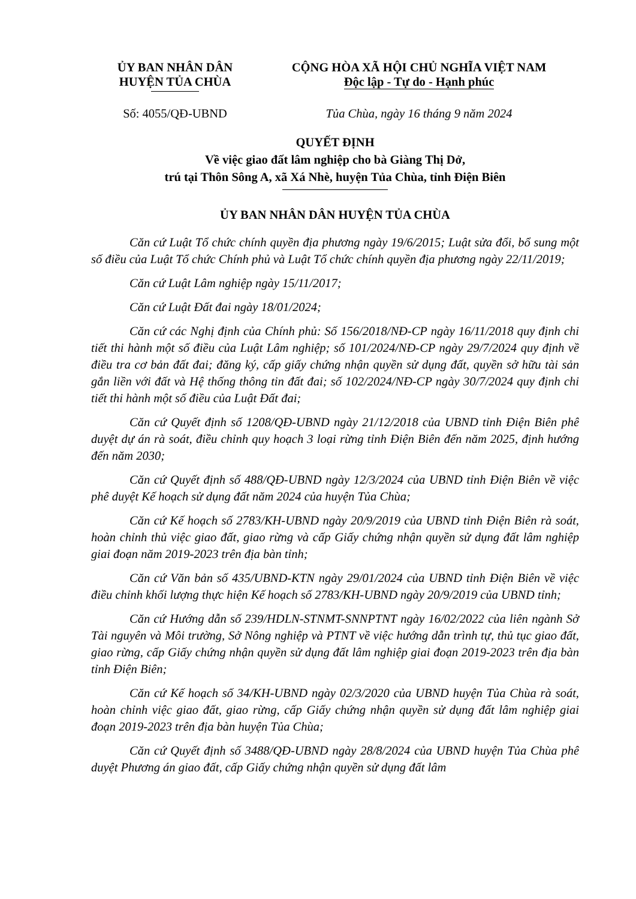ỦY BAN NHÂN DÂN
HUYỆN TỦA CHÙA
CỘNG HÒA XÃ HỘI CHỦ NGHĨA VIỆT NAM
Độc lập - Tự do - Hạnh phúc
Số: 4055/QĐ-UBND Tủa Chùa, ngày 16 tháng 9 năm 2024
QUYẾT ĐỊNH
Về việc giao đất lâm nghiệp cho bà Giàng Thị Dở,
trú tại Thôn Sông A, xã Xá Nhè, huyện Tủa Chùa, tỉnh Điện Biên
ỦY BAN NHÂN DÂN HUYỆN TỦA CHÙA
Căn cứ Luật Tổ chức chính quyền địa phương ngày 19/6/2015; Luật sửa đổi, bổ sung một số điều của Luật Tổ chức Chính phủ và Luật Tổ chức chính quyền địa phương ngày 22/11/2019;
Căn cứ Luật Lâm nghiệp ngày 15/11/2017;
Căn cứ Luật Đất đai ngày 18/01/2024;
Căn cứ các Nghị định của Chính phủ: Số 156/2018/NĐ-CP ngày 16/11/2018 quy định chi tiết thi hành một số điều của Luật Lâm nghiệp; số 101/2024/NĐ-CP ngày 29/7/2024 quy định về điều tra cơ bản đất đai; đăng ký, cấp giấy chứng nhận quyền sử dụng đất, quyền sở hữu tài sản gắn liền với đất và Hệ thống thông tin đất đai; số 102/2024/NĐ-CP ngày 30/7/2024 quy định chi tiết thi hành một số điều của Luật Đất đai;
Căn cứ Quyết định số 1208/QĐ-UBND ngày 21/12/2018 của UBND tỉnh Điện Biên phê duyệt dự án rà soát, điều chỉnh quy hoạch 3 loại rừng tỉnh Điện Biên đến năm 2025, định hướng đến năm 2030;
Căn cứ Quyết định số 488/QĐ-UBND ngày 12/3/2024 của UBND tỉnh Điện Biên về việc phê duyệt Kế hoạch sử dụng đất năm 2024 của huyện Tủa Chùa;
Căn cứ Kế hoạch số 2783/KH-UBND ngày 20/9/2019 của UBND tỉnh Điện Biên rà soát, hoàn chỉnh thủ việc giao đất, giao rừng và cấp Giấy chứng nhận quyền sử dụng đất lâm nghiệp giai đoạn năm 2019-2023 trên địa bàn tỉnh;
Căn cứ Văn bản số 435/UBND-KTN ngày 29/01/2024 của UBND tỉnh Điện Biên về việc điều chỉnh khối lượng thực hiện Kế hoạch số 2783/KH-UBND ngày 20/9/2019 của UBND tỉnh;
Căn cứ Hướng dẫn số 239/HDLN-STNMT-SNNPTNT ngày 16/02/2022 của liên ngành Sở Tài nguyên và Môi trường, Sở Nông nghiệp và PTNT về việc hướng dẫn trình tự, thủ tục giao đất, giao rừng, cấp Giấy chứng nhận quyền sử dụng đất lâm nghiệp giai đoạn 2019-2023 trên địa bàn tỉnh Điện Biên;
Căn cứ Kế hoạch số 34/KH-UBND ngày 02/3/2020 của UBND huyện Tủa Chùa rà soát, hoàn chỉnh việc giao đất, giao rừng, cấp Giấy chứng nhận quyền sử dụng đất lâm nghiệp giai đoạn 2019-2023 trên địa bàn huyện Tủa Chùa;
Căn cứ Quyết định số 3488/QĐ-UBND ngày 28/8/2024 của UBND huyện Tủa Chùa phê duyệt Phương án giao đất, cấp Giấy chứng nhận quyền sử dụng đất lâm